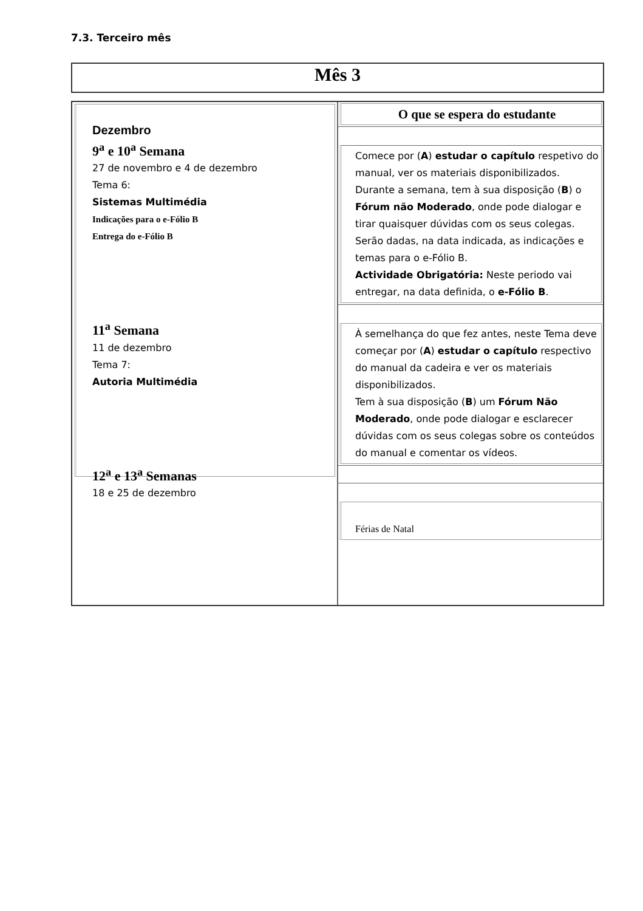7.3. Terceiro mês
Mês 3
Dezembro
9<sup>a</sup> e 10<sup>a</sup> Semana
27 de novembro e 4 de dezembro
Tema 6:
Sistemas Multimédia
Indicações para o e-Fólio B
Entrega do e-Fólio B
11<sup>a</sup> Semana
11 de dezembro
Tema 7:
Autoria Multimédia
12<sup>a</sup> e 13<sup>a</sup> Semanas
18 e 25 de dezembro
O que se espera do estudante
Comece por (A) estudar o capítulo respetivo do manual, ver os materiais disponibilizados.
Durante a semana, tem à sua disposição (B) o Fórum não Moderado, onde pode dialogar e tirar quaisquer dúvidas com os seus colegas.
Serão dadas, na data indicada, as indicações e temas para o e-Fólio B.
Actividade Obrigatória: Neste periodo vai entregar, na data definida, o e-Fólio B.
À semelhança do que fez antes, neste Tema deve começar por (A) estudar o capítulo respectivo do manual da cadeira e ver os materiais disponibilizados.
Tem à sua disposição (B) um Fórum Não Moderado, onde pode dialogar e esclarecer dúvidas com os seus colegas sobre os conteúdos do manual e comentar os vídeos.
Férias de Natal